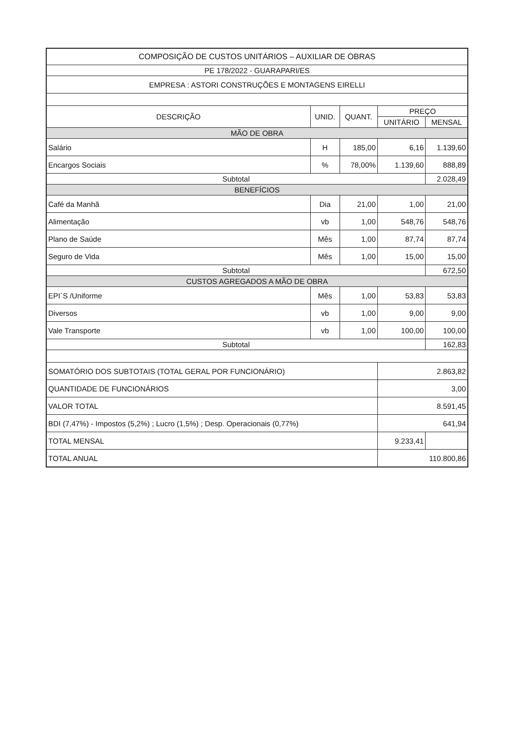| COMPOSIÇÃO DE CUSTOS UNITÁRIOS – AUXILIAR DE OBRAS | | | | |
| PE 178/2022 - GUARAPARI/ES | | | | |
| EMPRESA : ASTORI CONSTRUÇÕES E MONTAGENS EIRELLI | | | | |
| DESCRIÇÃO | UNID. | QUANT. | PREÇO | |
| | | | UNITÁRIO | MENSAL |
| MÃO DE OBRA | | | | |
| Salário | H | 185,00 | 6,16 | 1.139,60 |
| Encargos Sociais | % | 78,00% | 1.139,60 | 888,89 |
| Subtotal | | | | 2.028,49 |
| BENEFÍCIOS | | | | |
| Café da Manhã | Dia | 21,00 | 1,00 | 21,00 |
| Alimentação | vb | 1,00 | 548,76 | 548,76 |
| Plano de Saúde | Mês | 1,00 | 87,74 | 87,74 |
| Seguro de Vida | Mês | 1,00 | 15,00 | 15,00 |
| Subtotal | | | | 672,50 |
| CUSTOS AGREGADOS A MÃO DE OBRA | | | | |
| EPI´S /Uniforme | Mês | 1,00 | 53,83 | 53,83 |
| Diversos | vb | 1,00 | 9,00 | 9,00 |
| Vale Transporte | vb | 1,00 | 100,00 | 100,00 |
| Subtotal | | | | 162,83 |
| SOMATÓRIO DOS SUBTOTAIS (TOTAL GERAL POR FUNCIONÁRIO) | | | 2.863,82 | |
| QUANTIDADE DE FUNCIONÁRIOS | | | 3,00 | |
| VALOR TOTAL | | | 8.591,45 | |
| BDI (7,47%) - Impostos (5,2%) ; Lucro (1,5%) ; Desp. Operacionais (0,77%) | | | 641,94 | |
| TOTAL MENSAL | | | 9.233,41 | |
| TOTAL ANUAL | | | 110.800,86 | |